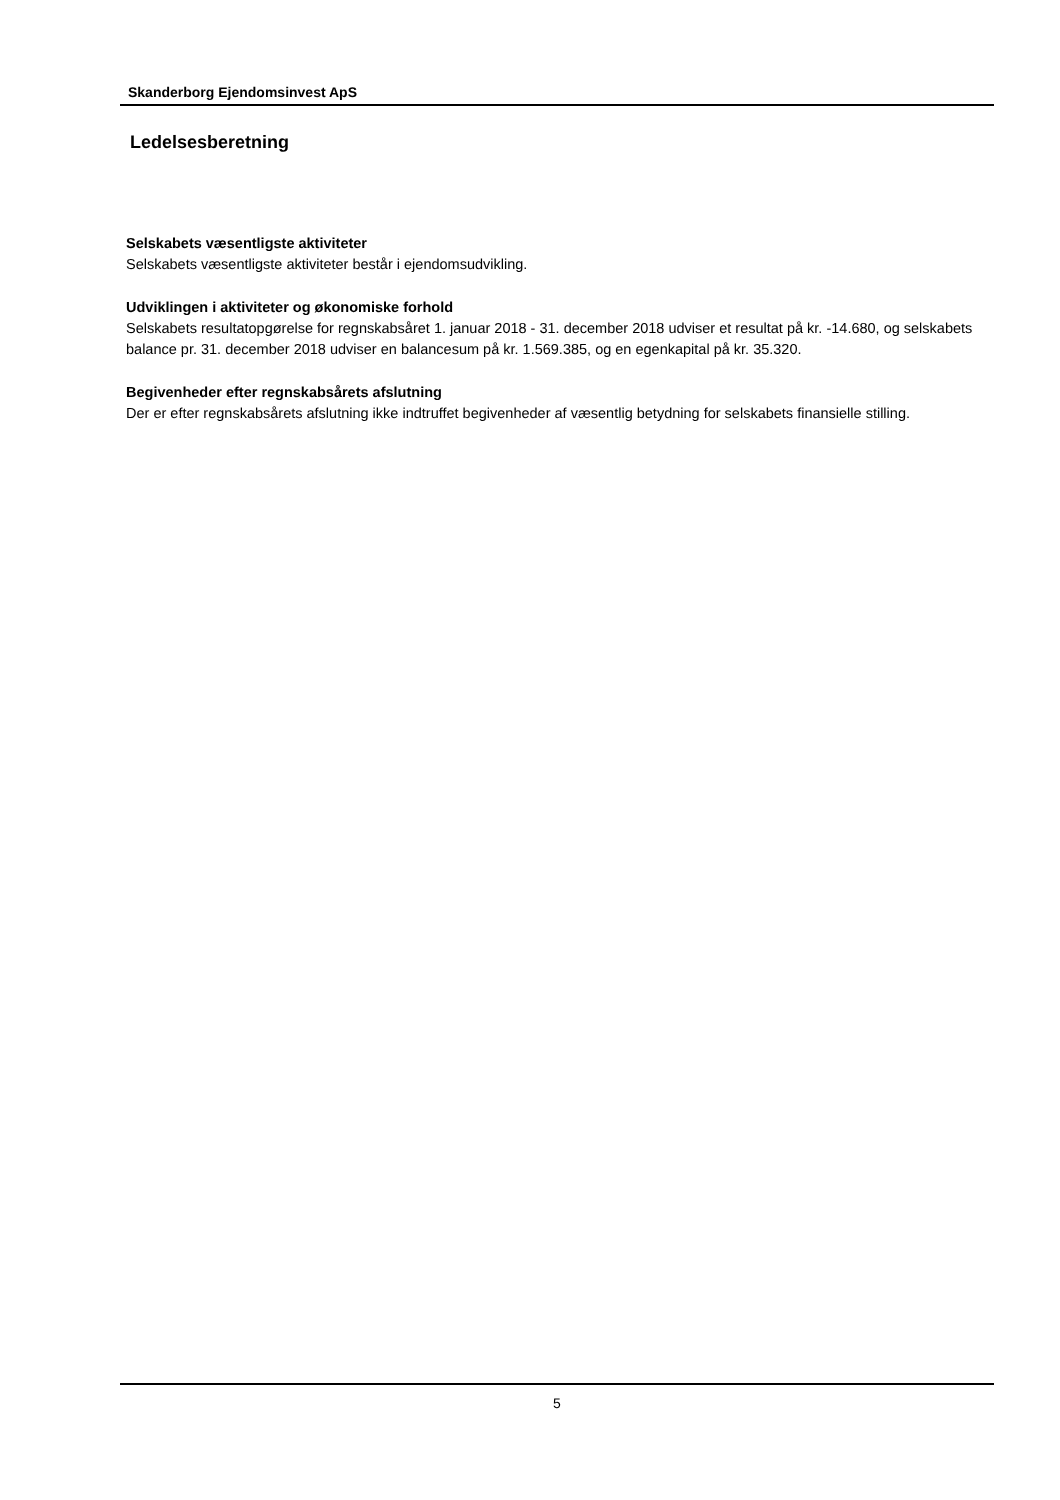Skanderborg Ejendomsinvest ApS
Ledelsesberetning
Selskabets væsentligste aktiviteter
Selskabets væsentligste aktiviteter består i ejendomsudvikling.
Udviklingen i aktiviteter og økonomiske forhold
Selskabets resultatopgørelse for regnskabsåret 1. januar 2018 - 31. december 2018 udviser et resultat på kr. -14.680, og selskabets balance pr. 31. december 2018 udviser en balancesum på kr. 1.569.385, og en egenkapital på kr. 35.320.
Begivenheder efter regnskabsårets afslutning
Der er efter regnskabsårets afslutning ikke indtruffet begivenheder af væsentlig betydning for selskabets finansielle stilling.
5